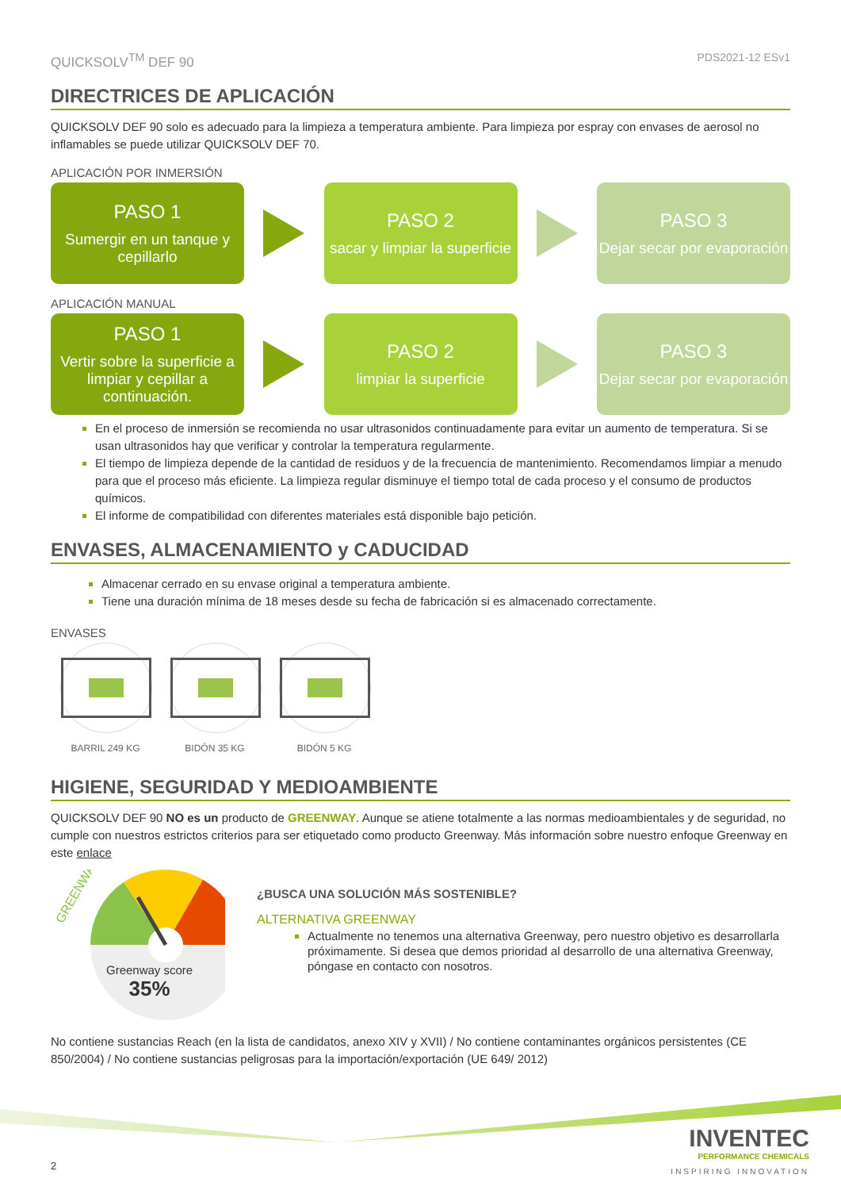QUICKSOLV<sup>TM</sup> DEF 90 PDS2021-12 ESv1
DIRECTRICES DE APLICACIÓN
QUICKSOLV DEF 90 solo es adecuado para la limpieza a temperatura ambiente. Para limpieza por espray con envases de aerosol no inflamables se puede utilizar QUICKSOLV DEF 70.
APLICACIÓN POR INMERSIÓN
PASO 1
Sumergir en un tanque y cepillarlo
PASO 2
sacar y limpiar la superficie
PASO 3
Dejar secar por evaporación
APLICACIÓN MANUAL
PASO 1
Vertir sobre la superficie a limpiar y cepillar a continuación.
PASO 2
limpiar la superficie
PASO 3
Dejar secar por evaporación
En el proceso de inmersión se recomienda no usar ultrasonidos continuadamente para evitar un aumento de temperatura. Si se usan ultrasonidos hay que verificar y controlar la temperatura regularmente.
El tiempo de limpieza depende de la cantidad de residuos y de la frecuencia de mantenimiento. Recomendamos limpiar a menudo para que el proceso más eficiente. La limpieza regular disminuye el tiempo total de cada proceso y el consumo de productos químicos.
El informe de compatibilidad con diferentes materiales está disponible bajo petición.
ENVASES, ALMACENAMIENTO y CADUCIDAD
Almacenar cerrado en su envase original a temperatura ambiente.
Tiene una duración mínima de 18 meses desde su fecha de fabricación si es almacenado correctamente.
ENVASES
BARRIL 249 KG BIDÓN 35 KG BIDÓN 5 KG
HIGIENE, SEGURIDAD Y MEDIOAMBIENTE
QUICKSOLV DEF 90 NO es un producto de GREENWAY. Aunque se atiene totalmente a las normas medioambientales y de seguridad, no cumple con nuestros estrictos criterios para ser etiquetado como producto Greenway. Más información sobre nuestro enfoque Greenway en este enlace
GREENWAY
Greenway score
35%
¿BUSCA UNA SOLUCIÓN MÁS SOSTENIBLE?
ALTERNATIVA GREENWAY
Actualmente no tenemos una alternativa Greenway, pero nuestro objetivo es desarrollarla próximamente. Si desea que demos prioridad al desarrollo de una alternativa Greenway, póngase en contacto con nosotros.
No contiene sustancias Reach (en la lista de candidatos, anexo XIV y XVII) / No contiene contaminantes orgánicos persistentes (CE 850/2004) / No contiene sustancias peligrosas para la importación/exportación (UE 649/ 2012)
2
INVENTEC
PERFORMANCE CHEMICALS
INSPIRING INNOVATION